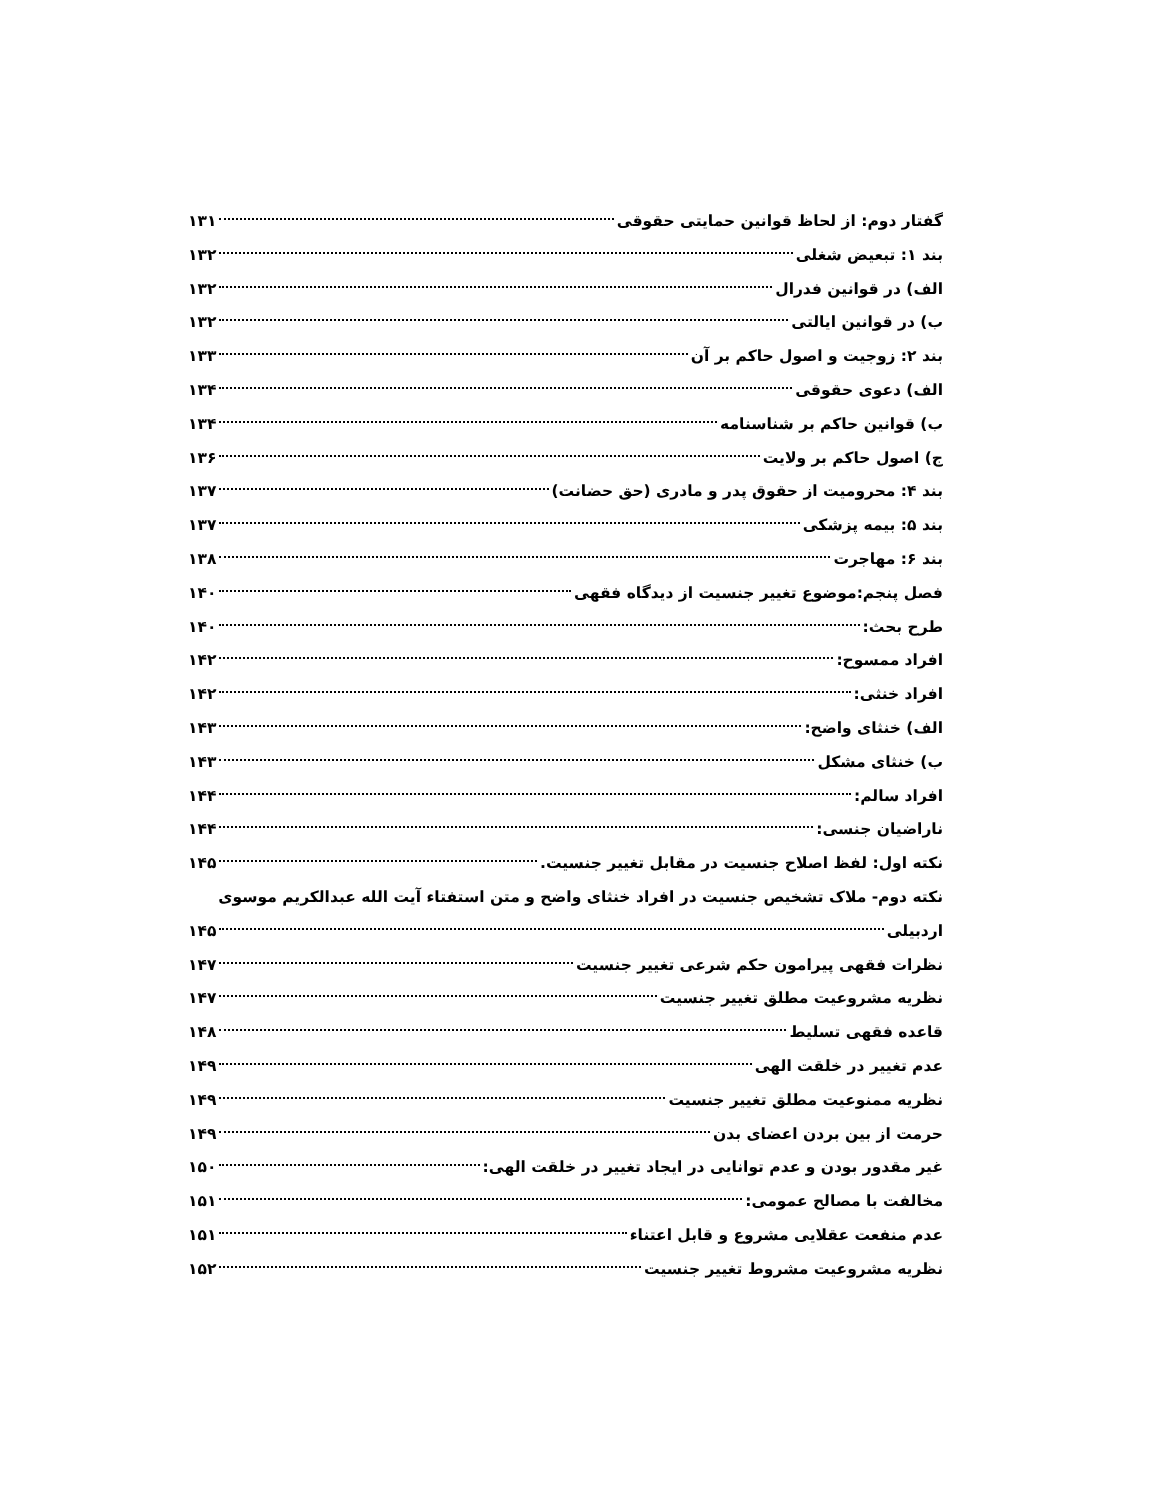گفتار دوم: از لحاظ قوانین حمایتی حقوقی ۱۳۱
بند ۱: تبعیض شغلی ۱۳۲
الف) در قوانین فدرال ۱۳۲
ب) در قوانین ایالتی ۱۳۲
بند ۲: زوجیت و اصول حاکم بر آن ۱۳۳
الف) دعوی حقوقی ۱۳۴
ب) قوانین حاکم بر شناسنامه ۱۳۴
ج) اصول حاکم بر ولایت ۱۳۶
بند ۴: محرومیت از حقوق پدر و مادری (حق حضانت) ۱۳۷
بند ۵: بیمه پزشکی ۱۳۷
بند ۶: مهاجرت ۱۳۸
فصل پنجم:موضوع تغییر جنسیت از دیدگاه فقهی ۱۴۰
طرح بحث: ۱۴۰
افراد ممسوح: ۱۴۲
افراد خنثی: ۱۴۲
الف) خنثای واضح: ۱۴۳
ب) خنثای مشکل ۱۴۳
افراد سالم: ۱۴۴
ناراضیان جنسی: ۱۴۴
نکته اول: لفظ اصلاح جنسیت در مقابل تغییر جنسیت. ۱۴۵
نکته دوم- ملاک تشخیص جنسیت در افراد خنثای واضح و متن استفتاء آیت الله عبدالکریم موسوی
اردبیلی ۱۴۵
نظرات فقهی پیرامون حکم شرعی تغییر جنسیت ۱۴۷
نظریه مشروعیت مطلق تغییر جنسیت ۱۴۷
قاعده فقهی تسلیط ۱۴۸
عدم تغییر در خلقت الهی ۱۴۹
نظریه ممنوعیت مطلق تغییر جنسیت ۱۴۹
حرمت از بین بردن اعضای بدن ۱۴۹
غیر مقدور بودن و عدم توانایی در ایجاد تغییر در خلقت الهی: ۱۵۰
مخالفت با مصالح عمومی: ۱۵۱
عدم منفعت عقلایی مشروع و قابل اعتناء ۱۵۱
نظریه مشروعیت مشروط تغییر جنسیت ۱۵۲